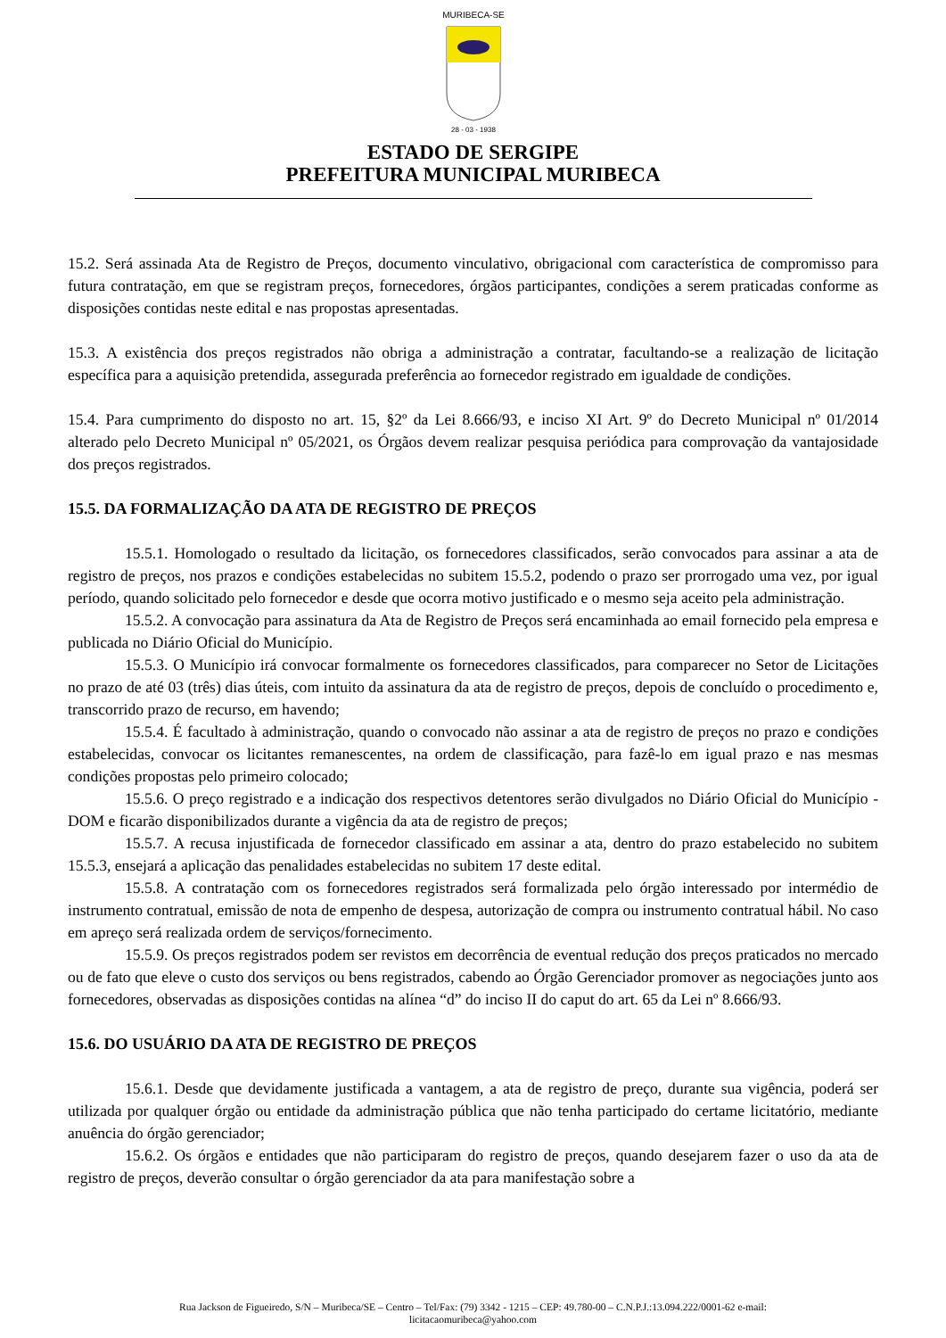MURIBECA-SE
28 - 03 - 1938
ESTADO DE SERGIPE
PREFEITURA MUNICIPAL MURIBECA
15.2. Será assinada Ata de Registro de Preços, documento vinculativo, obrigacional com característica de compromisso para futura contratação, em que se registram preços, fornecedores, órgãos participantes, condições a serem praticadas conforme as disposições contidas neste edital e nas propostas apresentadas.
15.3. A existência dos preços registrados não obriga a administração a contratar, facultando-se a realização de licitação específica para a aquisição pretendida, assegurada preferência ao fornecedor registrado em igualdade de condições.
15.4. Para cumprimento do disposto no art. 15, §2º da Lei 8.666/93, e inciso XI Art. 9º do Decreto Municipal nº 01/2014 alterado pelo Decreto Municipal nº 05/2021, os Órgãos devem realizar pesquisa periódica para comprovação da vantajosidade dos preços registrados.
15.5. DA FORMALIZAÇÃO DA ATA DE REGISTRO DE PREÇOS
15.5.1. Homologado o resultado da licitação, os fornecedores classificados, serão convocados para assinar a ata de registro de preços, nos prazos e condições estabelecidas no subitem 15.5.2, podendo o prazo ser prorrogado uma vez, por igual período, quando solicitado pelo fornecedor e desde que ocorra motivo justificado e o mesmo seja aceito pela administração.
15.5.2. A convocação para assinatura da Ata de Registro de Preços será encaminhada ao email fornecido pela empresa e publicada no Diário Oficial do Município.
15.5.3. O Município irá convocar formalmente os fornecedores classificados, para comparecer no Setor de Licitações no prazo de até 03 (três) dias úteis, com intuito da assinatura da ata de registro de preços, depois de concluído o procedimento e, transcorrido prazo de recurso, em havendo;
15.5.4. É facultado à administração, quando o convocado não assinar a ata de registro de preços no prazo e condições estabelecidas, convocar os licitantes remanescentes, na ordem de classificação, para fazê-lo em igual prazo e nas mesmas condições propostas pelo primeiro colocado;
15.5.6. O preço registrado e a indicação dos respectivos detentores serão divulgados no Diário Oficial do Município - DOM e ficarão disponibilizados durante a vigência da ata de registro de preços;
15.5.7. A recusa injustificada de fornecedor classificado em assinar a ata, dentro do prazo estabelecido no subitem 15.5.3, ensejará a aplicação das penalidades estabelecidas no subitem 17 deste edital.
15.5.8. A contratação com os fornecedores registrados será formalizada pelo órgão interessado por intermédio de instrumento contratual, emissão de nota de empenho de despesa, autorização de compra ou instrumento contratual hábil. No caso em apreço será realizada ordem de serviços/fornecimento.
15.5.9. Os preços registrados podem ser revistos em decorrência de eventual redução dos preços praticados no mercado ou de fato que eleve o custo dos serviços ou bens registrados, cabendo ao Órgão Gerenciador promover as negociações junto aos fornecedores, observadas as disposições contidas na alínea “d” do inciso II do caput do art. 65 da Lei nº 8.666/93.
15.6. DO USUÁRIO DA ATA DE REGISTRO DE PREÇOS
15.6.1. Desde que devidamente justificada a vantagem, a ata de registro de preço, durante sua vigência, poderá ser utilizada por qualquer órgão ou entidade da administração pública que não tenha participado do certame licitatório, mediante anuência do órgão gerenciador;
15.6.2. Os órgãos e entidades que não participaram do registro de preços, quando desejarem fazer o uso da ata de registro de preços, deverão consultar o órgão gerenciador da ata para manifestação sobre a
Rua Jackson de Figueiredo, S/N – Muribeca/SE – Centro – Tel/Fax: (79) 3342 - 1215 – CEP: 49.780-00 – C.N.P.J.:13.094.222/0001-62 e-mail:
licitacaomuribeca@yahoo.com